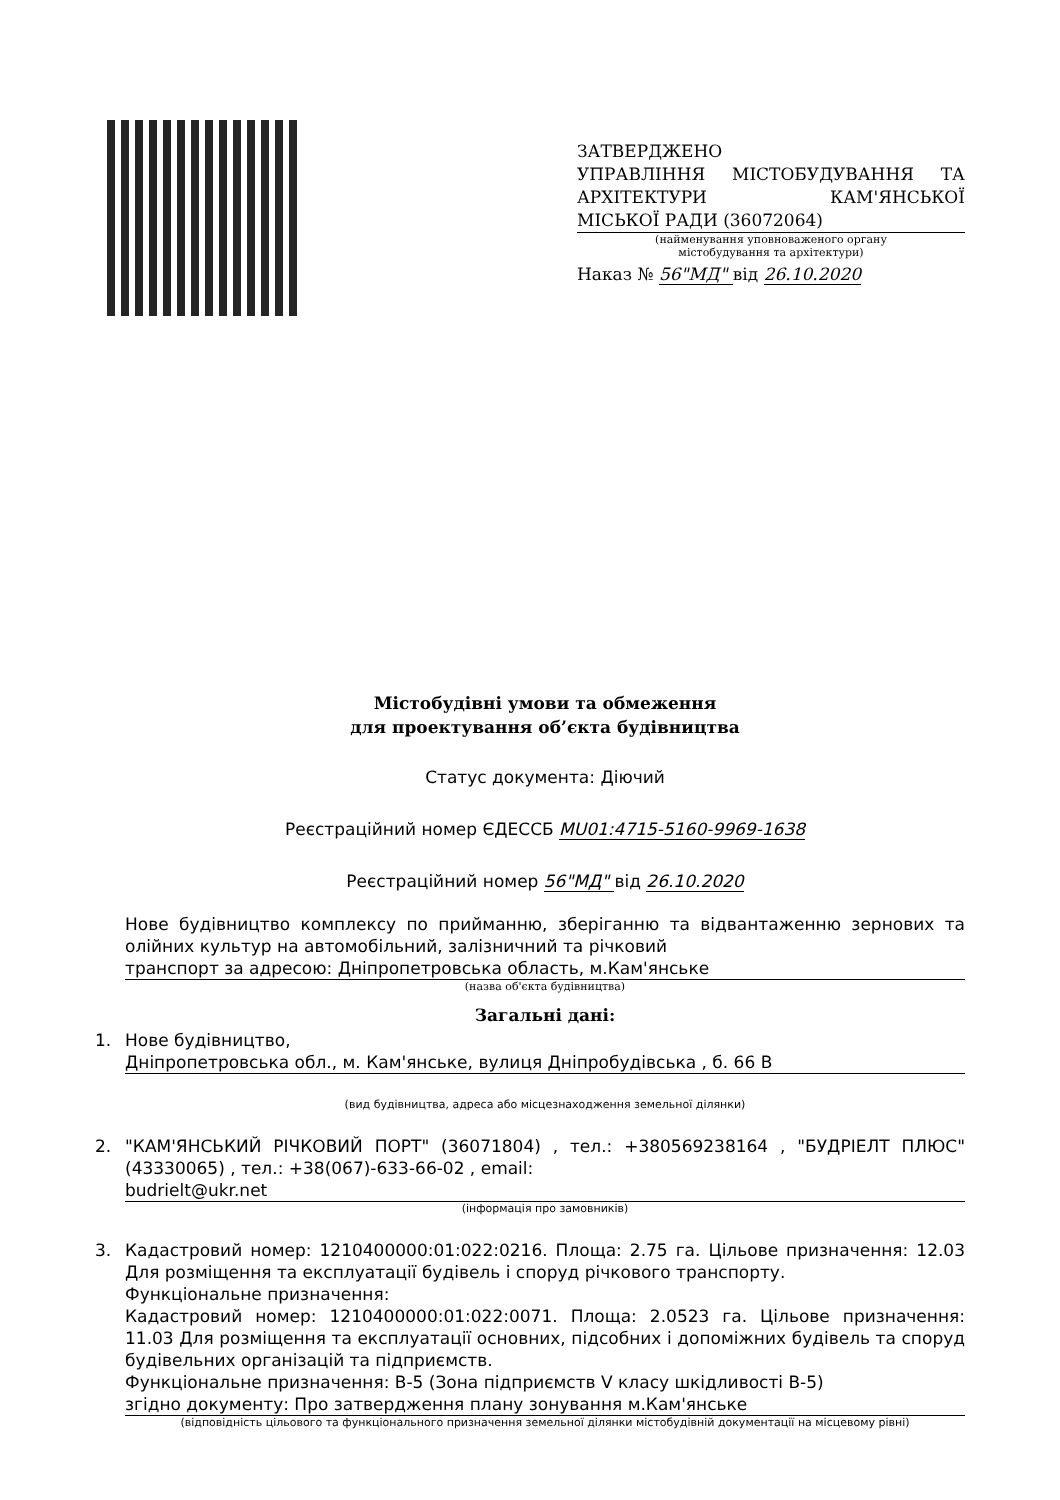ЗАТВЕРДЖЕНО
УПРАВЛІННЯ МІСТОБУДУВАННЯ ТА АРХІТЕКТУРИ КАМ'ЯНСЬКОЇ
МІСЬКОЇ РАДИ (36072064)
(найменування уповноваженого органу
містобудування та архітектури)
Наказ № 56"МД" від 26.10.2020
Містобудівні умови та обмеження
для проектування об’єкта будівництва
Статус документа: Діючий
Реєстраційний номер ЄДЕССБ MU01:4715-5160-9969-1638
Реєстраційний номер 56"МД" від 26.10.2020
Нове будівництво комплексу по прийманню, зберіганню та відвантаженню зернових та олійних культур на автомобільний, залізничний та річковий
транспорт за адресою: Дніпропетровська область, м.Кам'янське
(назва об'єкта будівництва)
Загальні дані:
1. Нове будівництво,
Дніпропетровська обл., м. Кам'янське, вулиця Дніпробудівська , б. 66 В
(вид будівництва, адреса або місцезнаходження земельної ділянки)
2. "КАМ'ЯНСЬКИЙ РІЧКОВИЙ ПОРТ" (36071804) , тел.: +380569238164 , "БУДРІЕЛТ ПЛЮС" (43330065) , тел.: +38(067)-633-66-02 , email:
budrielt@ukr.net
(інформація про замовників)
3. Кадастровий номер: 1210400000:01:022:0216. Площа: 2.75 га. Цільове призначення: 12.03 Для розміщення та експлуатації будівель і споруд річкового транспорту.
Функціональне призначення:
Кадастровий номер: 1210400000:01:022:0071. Площа: 2.0523 га. Цільове призначення: 11.03 Для розміщення та експлуатації основних, підсобних і допоміжних будівель та споруд будівельних організацій та підприємств.
Функціональне призначення: В-5 (Зона підприємств V класу шкідливості В-5)
згідно документу: Про затвердження плану зонування м.Кам'янське
(відповідність цільового та функціонального призначення земельної ділянки містобудівній документації на місцевому рівні)